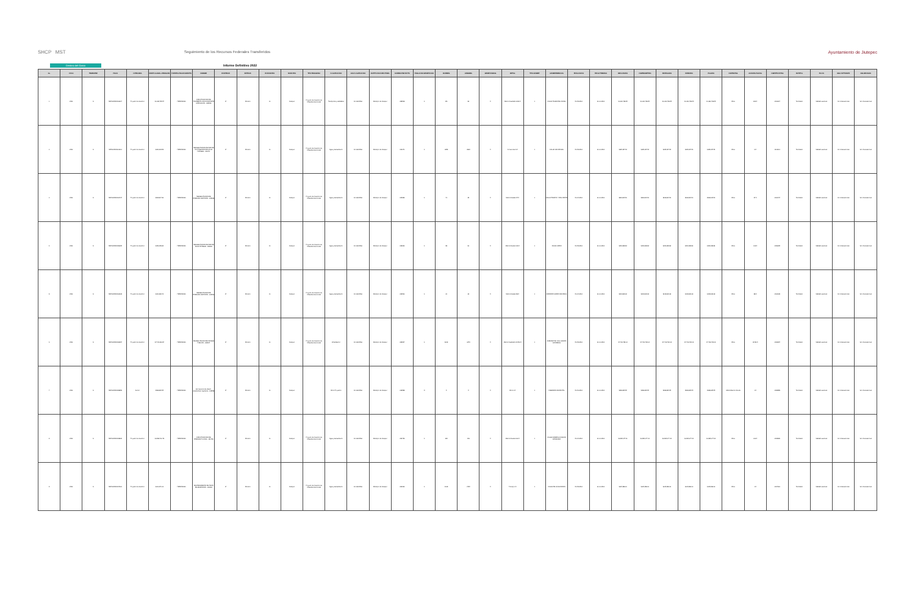SHCP MST
Seguimiento de los Recursos Federales Transferidos
Ayuntamiento de Jiutepec
Destino del Gasto
Informe Definitivo 2022
| No. | CICLO | TRIMESTRE | FOLIO | CATEGORIA | MONTO GLOBAL APROBADO | FUENTES FINANCIAMIENTO | NOMBRE | ID ENTIDAD | ENTIDAD | ID MUNICIPIO | MUNICIPIO | TIPO PROGRAMA | CLASIFICACION | SUB CLASIFICACION | INSTITUCION EJECUTORA | NUMERO PROYECTO | POBLACION BENEFICIADA | MUJERES | HOMBRES | BENEFICIARIOS | METAS | TIPO GEOREF | GEOREFERENCIAS | FECHA INICIO | FECHA TERMINO | RECAUDADO | COMPROMETIDO | DEVENGADO | EJERCIDO | PAGADO | CONTRATOS | AVANCES FISICOS | CARPETA FOTOS | ESTATUS | FLUJO | OBS CAPTURISTA | OBS REVISION |
| --- | --- | --- | --- | --- | --- | --- | --- | --- | --- | --- | --- | --- | --- | --- | --- | --- | --- | --- | --- | --- | --- | --- | --- | --- | --- | --- | --- | --- | --- | --- | --- | --- | --- | --- | --- | --- | --- |
| 1 | 2022 | 5 | MOR220402163427 | Proyecto de inversión | $1,384,790.07 | FEDERALES | CONSTRUCCION DE PAVIMENTO CON CONCRETO HIDRAULICO - 259035 | 17 | Morelos | 11 | Jiutepec | Proyecto de Inversión de Infraestructura Social | Transportes y vialidades | Sin identificar | Municipio de Jiutepec | 259035 | S | 101 | 68 | 0 | Metros Cuadrados 843.0 | 1 | CALLE PASEO DEL CANAL | 01-09-2022 | 31-12-2022 | $1,381,765.00 | $1,381,765.00 | $1,381,765.00 | $1,381,765.00 | $1,381,765.00 | Obra | 843.0 | 2163427 | Terminado | Validado avances | Sin observaciones | Sin observaciones |
| 2 | 2022 | 5 | MOR220302126311 | Proyecto de inversión | $281,439.08 | FEDERALES | REHABILITACION DE RED DE DISTRIBUCION DE AGUA POTABLE - 191471 | 17 | Morelos | 11 | Jiutepec | Proyecto de Inversión de Infraestructura Social | Agua y saneamiento | Sin identificar | Municipio de Jiutepec | 191471 | S | 3808 | 2539 | 0 | Conexiones 6.0 | 1 | CALLE SAN MIGUEL | 01-09-2022 | 31-12-2022 | $280,297.04 | $280,297.04 | $280,297.04 | $280,297.04 | $280,297.04 | Obra | 6.0 | 2126311 | Terminado | Validado avances | Sin observaciones | Sin observaciones |
| 3 | 2022 | 5 | MOR220402163747 | Proyecto de inversión | $519,927.93 | FEDERALES | REHABILITACION DE DRENAJE SANITARIO - 260486 | 17 | Morelos | 11 | Jiutepec | Proyecto de Inversión de Infraestructura Social | Agua y saneamiento | Sin identificar | Municipio de Jiutepec | 260486 | S | 73 | 49 | 0 | Metros lineales 97.0 | 1 | CALLE TREINTA Y DOS NORTE | 01-10-2022 | 31-12-2022 | $518,810.03 | $518,810.03 | $518,810.03 | $518,810.03 | $518,810.03 | Obra | 97.0 | 2163747 | Terminado | Validado avances | Sin observaciones | Sin observaciones |
| 4 | 2022 | 5 | MOR220402165290 | Proyecto de inversión | $306,205.84 | FEDERALES | REHABILITACION DE RED DE AGUA POTABLE - 269283 | 17 | Morelos | 11 | Jiutepec | Proyecto de Inversión de Infraestructura Social | Agua y saneamiento | Sin identificar | Municipio de Jiutepec | 269283 | S | 95 | 63 | 0 | Metros lineales 126.0 | 1 | CALLE LIMON | 01-09-2022 | 31-12-2022 | $303,698.54 | $303,698.54 | $303,698.54 | $303,698.54 | $303,698.54 | Obra | 126.0 | 2165290 | Terminado | Validado avances | Sin observaciones | Sin observaciones |
| 5 | 2022 | 5 | MOR220402164348 | Proyecto de inversión | $421,688.74 | FEDERALES | REHABILITACION DE DRENAJE SANITARIO - 264063 | 17 | Morelos | 11 | Jiutepec | Proyecto de Inversión de Infraestructura Social | Agua y saneamiento | Sin identificar | Municipio de Jiutepec | 264063 | S | 41 | 28 | 0 | Metros lineales 55.0 | 1 | ANDADOR HIMNO NACIONAL | 01-10-2022 | 31-12-2022 | $419,839.38 | $419,839.38 | $419,839.38 | $419,839.38 | $419,839.38 | Obra | 55.0 | 2164348 | Terminado | Validado avances | Sin observaciones | Sin observaciones |
| 6 | 2022 | 5 | MOR220402168497 | Proyecto de inversión | $7,741,664.87 | FEDERALES | REHABILITACION DE PARQUE PUBLICO - 286047 | 17 | Morelos | 11 | Jiutepec | Proyecto de Inversión de Infraestructura Social | Urbanización | Sin identificar | Municipio de Jiutepec | 286047 | S | 5218 | 3479 | 0 | Metros Cuadrados 16742.0 | 1 | AVENIDA PAR VIAL LAZARO CARDENAS | 01-09-2022 | 31-12-2022 | $7,736,794.14 | $7,736,794.14 | $7,736,794.14 | $7,736,794.14 | $7,736,794.14 | Obra | 16742.0 | 2168497 | Terminado | Validado avances | Sin observaciones | Sin observaciones |
| 7 | 2022 | 5 | MOR220402159505 | Acción | $665,840.00 | FEDERALES | 332 Servicios de diseño, arquitectura, ingeniería - 238055 | 17 | Morelos | 11 | Jiutepec | | Otros Proyectos | Sin identificar | Municipio de Jiutepec | 238055 | N | 0 | 0 | 0 | Otros 1.0 | 1 | CABECERA MUNICIPAL | 01-03-2022 | 31-12-2022 | $665,840.00 | $665,840.00 | $665,840.00 | $665,840.00 | $665,840.00 | Administración directa | 1.0 | 2159505 | Terminado | Validado avances | Sin observaciones | Sin observaciones |
| 8 | 2022 | 5 | MOR220402169546 | Proyecto de inversión | $3,965,732.75 | FEDERALES | CONSTRUCCION DE DRENAJE PLUVIAL - 291796 | 17 | Morelos | 11 | Jiutepec | Proyecto de Inversión de Infraestructura Social | Agua y saneamiento | Sin identificar | Municipio de Jiutepec | 291796 | S | 249 | 166 | 0 | Metros lineales 332.0 | 1 | CALLE GENERAL IGNACIO ZARAGOZA | 01-10-2022 | 31-12-2022 | $3,960,277.41 | $3,960,277.41 | $3,960,277.41 | $3,960,277.41 | $3,960,277.41 | Obra | 332.0 | 2169546 | Terminado | Validado avances | Sin observaciones | Sin observaciones |
| 9 | 2022 | 5 | MOR220402167622 | Proyecto de inversión | $221,676.12 | FEDERALES | MANTENIMIENTO DE POZO DE ABSORCION - 281934 | 17 | Morelos | 11 | Jiutepec | Proyecto de Inversión de Infraestructura Social | Agua y saneamiento | Sin identificar | Municipio de Jiutepec | 281934 | S | 4139 | 2760 | 0 | Pozo(s) 1.0 | 1 | CALLE DE LA ASUNCION | 01-09-2022 | 31-12-2022 | $220,458.23 | $220,458.23 | $220,458.23 | $220,458.23 | $220,458.23 | Obra | 1.0 | 2167622 | Terminado | Validado avances | Sin observaciones | Sin observaciones |